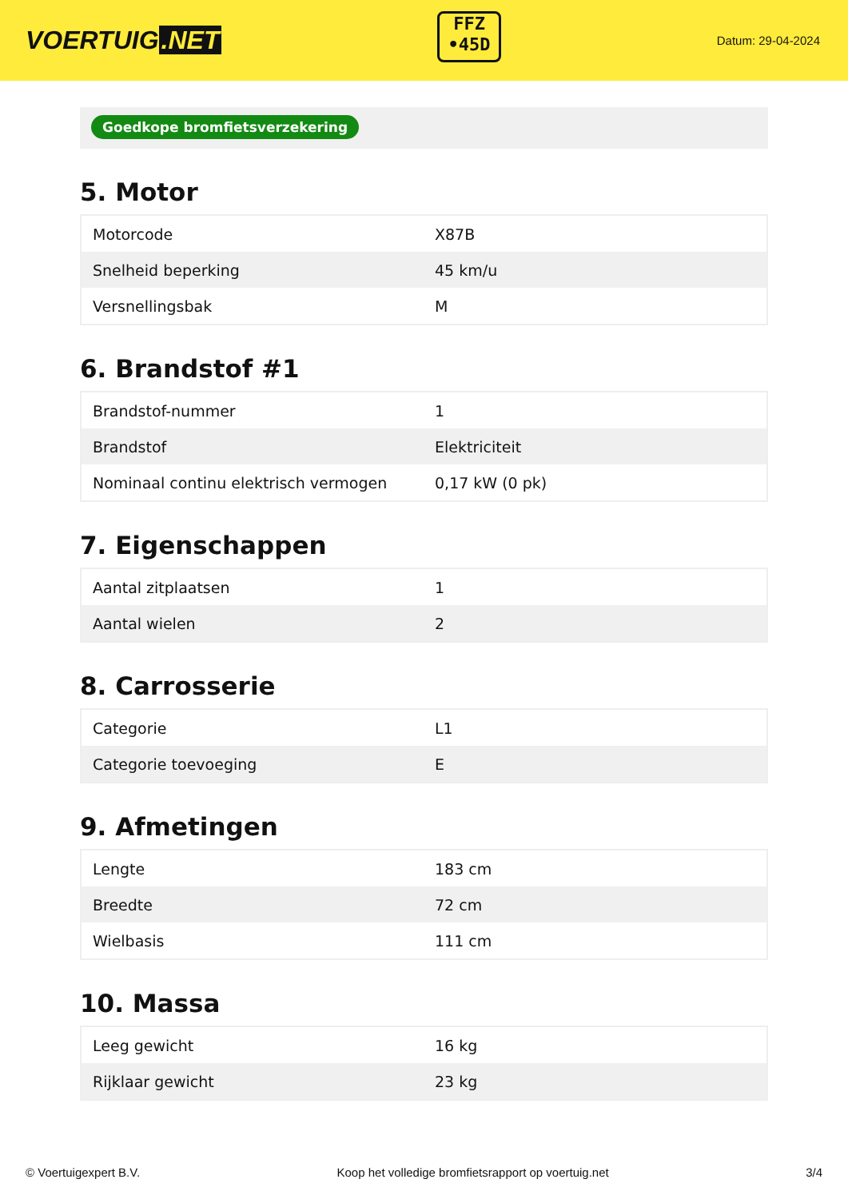VOERTUIG.NET
FFZ
•45D
Datum: 29-04-2024
Goedkope bromfietsverzekering
5. Motor
| Motorcode | X87B |
| Snelheid beperking | 45 km/u |
| Versnellingsbak | M |
6. Brandstof #1
| Brandstof-nummer | 1 |
| Brandstof | Elektriciteit |
| Nominaal continu elektrisch vermogen | 0,17 kW (0 pk) |
7. Eigenschappen
| Aantal zitplaatsen | 1 |
| Aantal wielen | 2 |
8. Carrosserie
| Categorie | L1 |
| Categorie toevoeging | E |
9. Afmetingen
| Lengte | 183 cm |
| Breedte | 72 cm |
| Wielbasis | 111 cm |
10. Massa
| Leeg gewicht | 16 kg |
| Rijklaar gewicht | 23 kg |
© Voertuigexpert B.V. Koop het volledige bromfietsrapport op voertuig.net 3/4